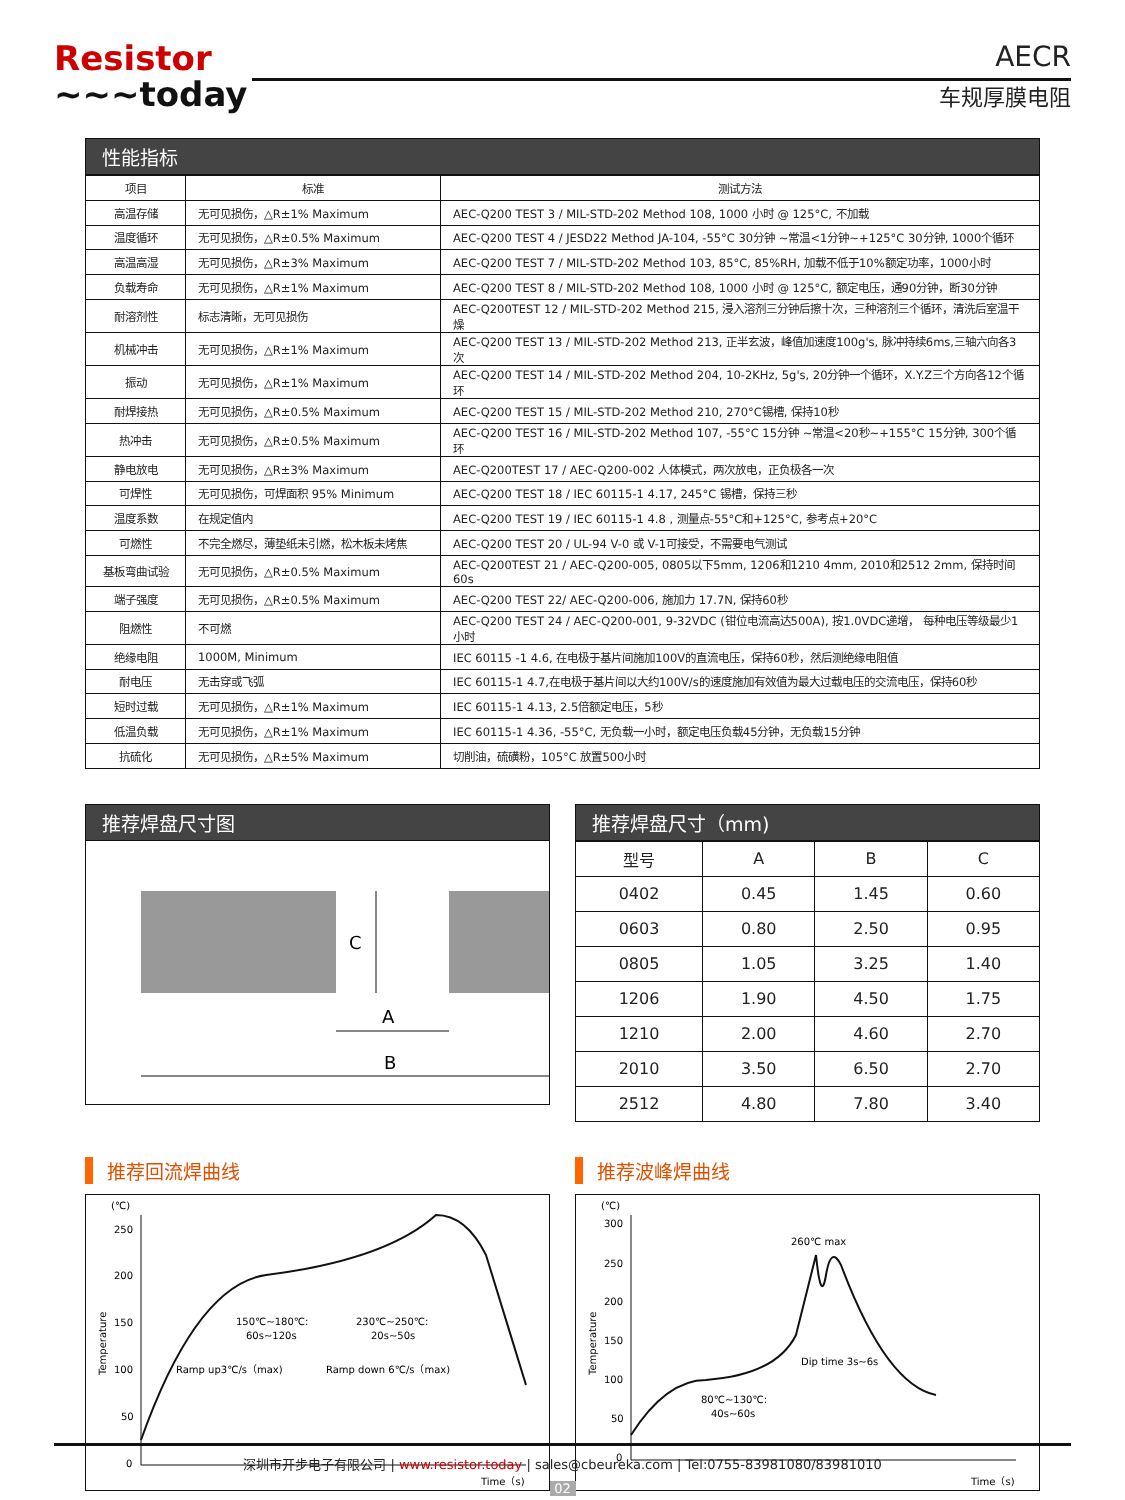Resistor
~~~today
AECR
车规厚膜电阻
性能指标
| 项目 | 标准 | 测试方法 |
| 高温存储 | 无可见损伤，△R±1% Maximum | AEC-Q200 TEST 3 / MIL-STD-202 Method 108, 1000 小时 @ 125°C, 不加载 |
| 温度循环 | 无可见损伤，△R±0.5% Maximum | AEC-Q200 TEST 4 / JESD22 Method JA-104, -55°C 30分钟 ~常温<1分钟~+125°C 30分钟, 1000个循环 |
| 高温高湿 | 无可见损伤，△R±3% Maximum | AEC-Q200 TEST 7 / MIL-STD-202 Method 103, 85°C, 85%RH, 加载不低于10%额定功率，1000小时 |
| 负载寿命 | 无可见损伤，△R±1% Maximum | AEC-Q200 TEST 8 / MIL-STD-202 Method 108, 1000 小时 @ 125°C, 额定电压，通90分钟，断30分钟 |
| 耐溶剂性 | 标志清晰，无可见损伤 | AEC-Q200TEST 12 / MIL-STD-202 Method 215, 浸入溶剂三分钟后擦十次，三种溶剂三个循环，清洗后室温干燥 |
| 机械冲击 | 无可见损伤，△R±1% Maximum | AEC-Q200 TEST 13 / MIL-STD-202 Method 213, 正半玄波，峰值加速度100g's, 脉冲持续6ms,三轴六向各3次 |
| 振动 | 无可见损伤，△R±1% Maximum | AEC-Q200 TEST 14 / MIL-STD-202 Method 204, 10-2KHz, 5g's, 20分钟一个循环，X.Y.Z三个方向各12个循环 |
| 耐焊接热 | 无可见损伤，△R±0.5% Maximum | AEC-Q200 TEST 15 / MIL-STD-202 Method 210, 270°C锡槽, 保持10秒 |
| 热冲击 | 无可见损伤，△R±0.5% Maximum | AEC-Q200 TEST 16 / MIL-STD-202 Method 107, -55°C 15分钟 ~常温<20秒~+155°C 15分钟, 300个循环 |
| 静电放电 | 无可见损伤，△R±3% Maximum | AEC-Q200TEST 17 / AEC-Q200-002 人体模式，两次放电，正负极各一次 |
| 可焊性 | 无可见损伤，可焊面积 95% Minimum | AEC-Q200 TEST 18 / IEC 60115-1 4.17, 245°C 锡槽，保持三秒 |
| 温度系数 | 在规定值内 | AEC-Q200 TEST 19 / IEC 60115-1 4.8 , 测量点-55°C和+125°C, 参考点+20°C |
| 可燃性 | 不完全燃尽，薄垫纸未引燃，松木板未烤焦 | AEC-Q200 TEST 20 / UL-94 V-0 或 V-1可接受，不需要电气测试 |
| 基板弯曲试验 | 无可见损伤，△R±0.5% Maximum | AEC-Q200TEST 21 / AEC-Q200-005, 0805以下5mm, 1206和1210 4mm, 2010和2512 2mm, 保持时间60s |
| 端子强度 | 无可见损伤，△R±0.5% Maximum | AEC-Q200 TEST 22/ AEC-Q200-006, 施加力 17.7N, 保持60秒 |
| 阻燃性 | 不可燃 | AEC-Q200 TEST 24 / AEC-Q200-001, 9-32VDC (钳位电流高达500A), 按1.0VDC递增， 每种电压等级最少1小时 |
| 绝缘电阻 | 1000M, Minimum | IEC 60115 -1 4.6, 在电极于基片间施加100V的直流电压，保持60秒，然后测绝缘电阻值 |
| 耐电压 | 无击穿或飞弧 | IEC 60115-1 4.7,在电极于基片间以大约100V/s的速度施加有效值为最大过载电压的交流电压，保持60秒 |
| 短时过载 | 无可见损伤，△R±1% Maximum | IEC 60115-1 4.13, 2.5倍额定电压，5秒 |
| 低温负载 | 无可见损伤，△R±1% Maximum | IEC 60115-1 4.36, -55°C, 无负载一小时，额定电压负载45分钟，无负载15分钟 |
| 抗硫化 | 无可见损伤，△R±5% Maximum | 切削油，硫磺粉，105°C 放置500小时 |
推荐焊盘尺寸图
C
A
B
推荐焊盘尺寸（mm)
| 型号 | A | B | C |
| 0402 | 0.45 | 1.45 | 0.60 |
| 0603 | 0.80 | 2.50 | 0.95 |
| 0805 | 1.05 | 3.25 | 1.40 |
| 1206 | 1.90 | 4.50 | 1.75 |
| 1210 | 2.00 | 4.60 | 2.70 |
| 2010 | 3.50 | 6.50 | 2.70 |
| 2512 | 4.80 | 7.80 | 3.40 |
推荐回流焊曲线
(℃)
250
200
150
100
50
0
150℃~180℃:
60s~120s
230℃~250℃:
20s~50s
Ramp up3℃/s（max)
Ramp down 6℃/s（max)
Time（s)
Temperature
推荐波峰焊曲线
(℃)
300
250
200
150
100
50
0
260℃ max
Dip time 3s~6s
80℃~130℃:
40s~60s
Time（s)
Temperature
深圳市开步电子有限公司 | www.resistor.today | sales@cbeureka.com | Tel:0755-83981080/83981010
02